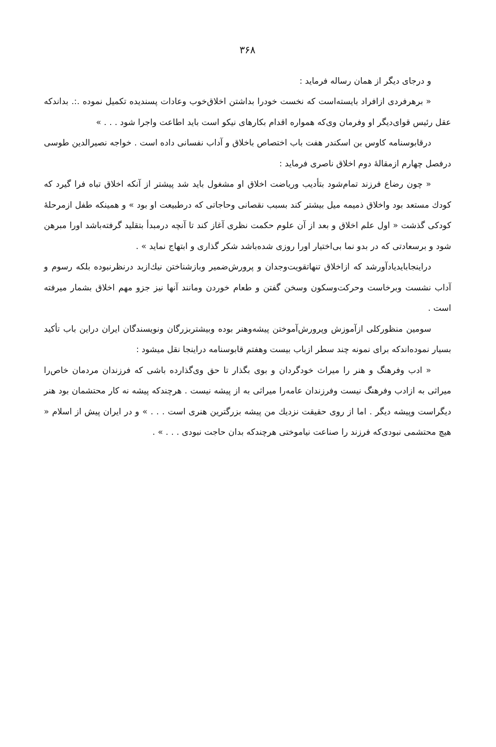۳۶۸
و درجای دیگر از همان رساله فرماید :
« برهرفردی ازافراد بایسته‌است که نخست خودرا بداشتن اخلاق‌خوب وعادات پسندیده تکمیل نموده .:. بداندکه عقل رئیس قوای‌دیگر او وفرمان وی‌که همواره اقدام بکارهای نیکو است باید اطاعت واجرا شود . . . »
درقابوسنامه کاوس بن اسکندر هفت باب اختصاص باخلاق و آداب نفسانی داده است . خواجه نصیرالدین طوسی درفصل چهارم ازمقالهٔ دوم اخلاق ناصری فرماید :
« چون رضاع فرزند تمام‌شود بتأدیب وریاضت اخلاق او مشغول باید شد پیشتر از آنکه اخلاق تباه فرا گیرد که کودك مستعد بود واخلاق ذمیمه میل بیشتر کند بسبب نقصانی وحاجاتی که درطبیعت او بود » و همینکه طفل ازمرحلهٔ کودکی گذشت « اول علم اخلاق و بعد از آن علوم حکمت نظری آغاز کند تا آنچه درمبدأ بتقلید گرفته‌باشد اورا مبرهن شود و برسعادتی که در بدو نما بی‌اختیار اورا روزی شده‌باشد شکر گذاری و ابتهاج نماید » .
دراینجابایدیادآورشد که ازاخلاق تنهاتقویت‌وجدان و پرورش‌ضمیر وبازشناختن نیك‌ازبد درنظرنبوده بلکه رسوم و آداب نشست وبرخاست وحرکت‌وسکون وسخن گفتن و طعام خوردن ومانند آنها نیز جزو مهم اخلاق بشمار میرفته است .
سومین منظورکلی ازآموزش وپرورش‌آموختن پیشه‌وهنر بوده وبیشتربزرگان ونویسندگان ایران دراین باب تأکید بسیار نموده‌اندکه برای نمونه چند سطر ازباب بیست وهفتم قابوسنامه دراینجا نقل میشود :
« ادب وفرهنگ و هنر را میراث خودگردان و بوی بگذار تا حق وی‌گذارده باشی که فرزندان مردمان خاص‌را میراثی به ازادب وفرهنگ نیست وفرزندان عامه‌را میراثی به از پیشه نیست . هرچندکه پیشه نه کار محتشمان بود هنر دیگراست وپیشه دیگر . اما از روی حقیقت نزدیك من پیشه بزرگترین هنری است . . . » و در ایران پیش از اسلام « هیچ محتشمی نبودی‌که فرزند را صناعت نیاموختی هرچندکه بدان حاجت نبودی . . . » .